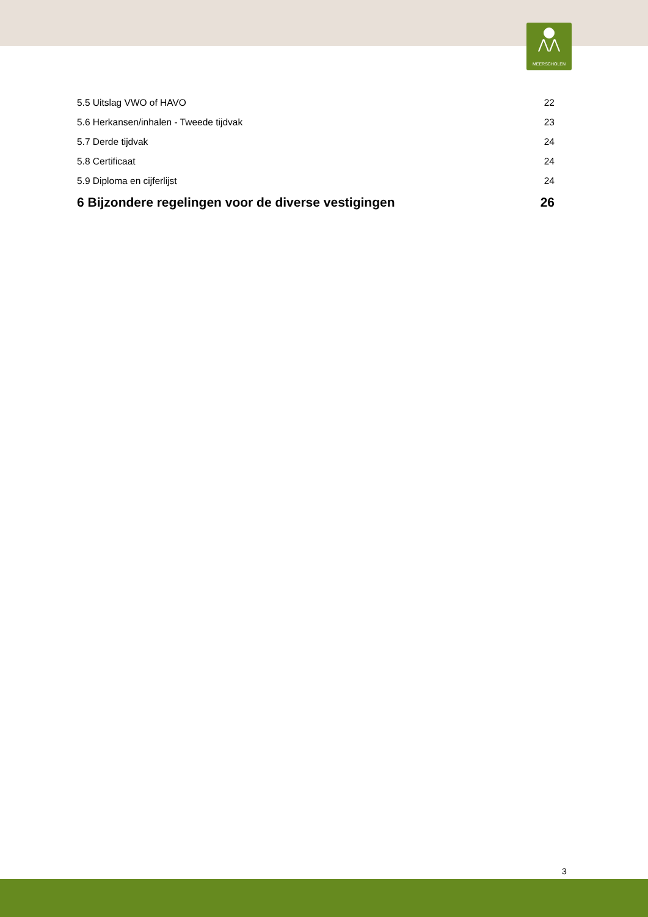⋀⋀
MEERSCHOLEN
5.5 Uitslag VWO of HAVO 22
5.6 Herkansen/inhalen - Tweede tijdvak 23
5.7 Derde tijdvak 24
5.8 Certificaat 24
5.9 Diploma en cijferlijst 24
6 Bijzondere regelingen voor de diverse vestigingen 26
3